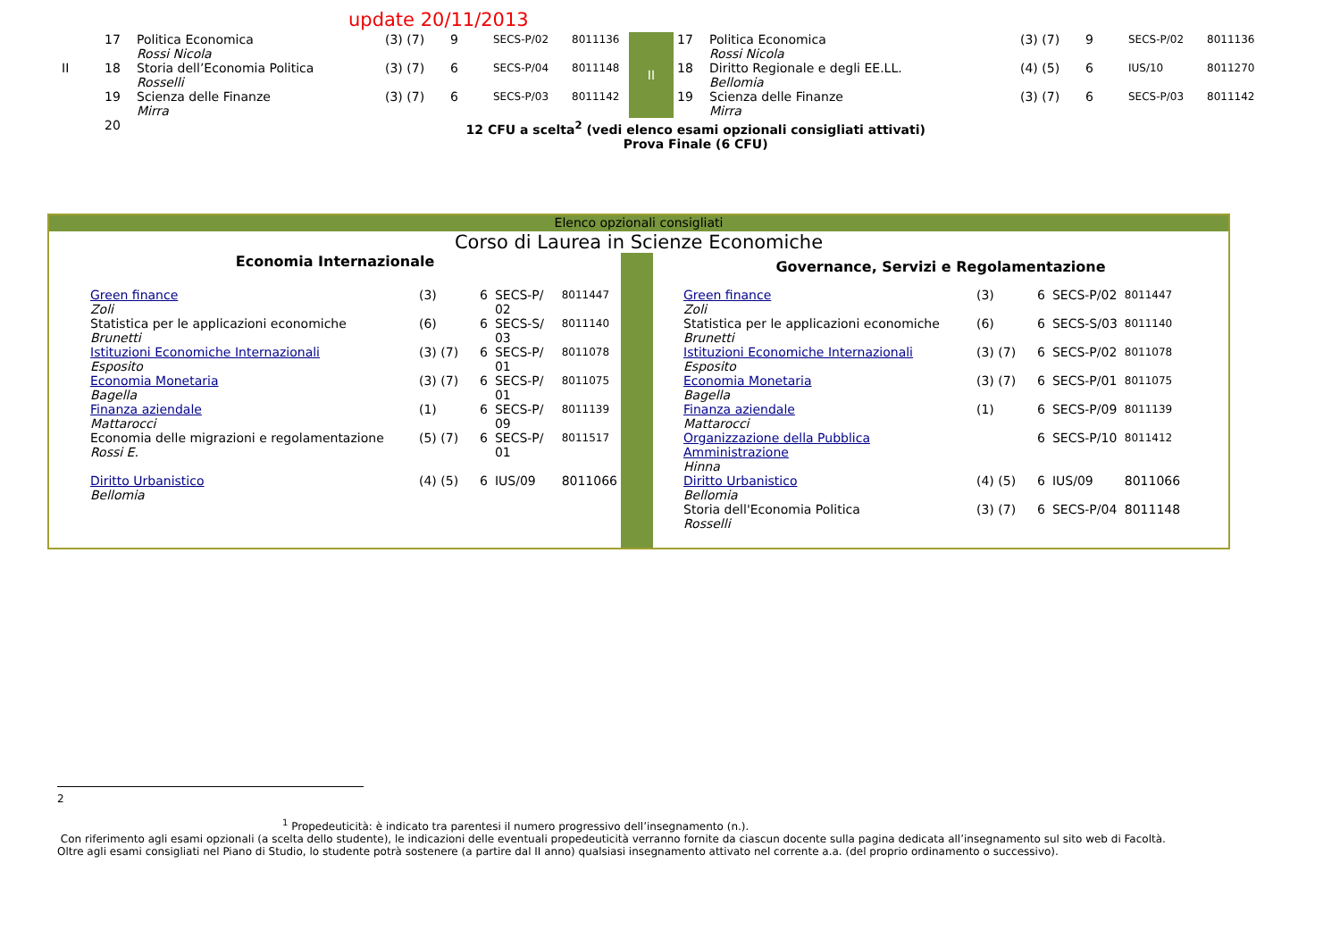update 20/11/2013
| | 17 | Politica Economica Rossi Nicola | (3) (7) | 9 | SECS-P/02 | 8011136 | II | 17 | Politica Economica Rossi Nicola | (3) (7) | 9 | SECS-P/02 | 8011136 |
| II | 18 | Storia dell’Economia Politica Rosselli | (3) (7) | 6 | SECS-P/04 | 8011148 | | 18 | Diritto Regionale e degli EE.LL. Bellomia | (4) (5) | 6 | IUS/10 | 8011270 |
| | 19 | Scienza delle Finanze Mirra | (3) (7) | 6 | SECS-P/03 | 8011142 | | 19 | Scienza delle Finanze Mirra | (3) (7) | 6 | SECS-P/03 | 8011142 |
| | 20 | 12 CFU a scelta<sup>2</sup> (vedi elenco esami opzionali consigliati attivati) Prova Finale (6 CFU) | | | | | | | | | | | |
Elenco opzionali consigliati
Corso di Laurea in Scienze Economiche
Economia Internazionale
| Green finance Zoli | (3) | 6 | SECS-P/ 02 | 8011447 |
| Statistica per le applicazioni economiche Brunetti | (6) | 6 | SECS-S/ 03 | 8011140 |
| Istituzioni Economiche Internazionali Esposito | (3) (7) | 6 | SECS-P/ 01 | 8011078 |
| Economia Monetaria Bagella | (3) (7) | 6 | SECS-P/ 01 | 8011075 |
| Finanza aziendale Mattarocci | (1) | 6 | SECS-P/ 09 | 8011139 |
| Economia delle migrazioni e regolamentazione Rossi E. | (5) (7) | 6 | SECS-P/ 01 | 8011517 |
| Diritto Urbanistico Bellomia | (4) (5) | 6 | IUS/09 | 8011066 |
Governance, Servizi e Regolamentazione
| Green finance Zoli | (3) | 6 | SECS-P/02 | 8011447 |
| Statistica per le applicazioni economiche Brunetti | (6) | 6 | SECS-S/03 | 8011140 |
| Istituzioni Economiche Internazionali Esposito | (3) (7) | 6 | SECS-P/02 | 8011078 |
| Economia Monetaria Bagella | (3) (7) | 6 | SECS-P/01 | 8011075 |
| Finanza aziendale Mattarocci | (1) | 6 | SECS-P/09 | 8011139 |
| Organizzazione della Pubblica Amministrazione Hinna | | 6 | SECS-P/10 | 8011412 |
| Diritto Urbanistico Bellomia | (4) (5) | 6 | IUS/09 | 8011066 |
| Storia dell'Economia Politica Rosselli | (3) (7) | 6 | SECS-P/04 | 8011148 |
2
<sup>1</sup> Propedeuticità: è indicato tra parentesi il numero progressivo dell’insegnamento (n.).
Con riferimento agli esami opzionali (a scelta dello studente), le indicazioni delle eventuali propedeuticità verranno fornite da ciascun docente sulla pagina dedicata all’insegnamento sul sito web di Facoltà.
Oltre agli esami consigliati nel Piano di Studio, lo studente potrà sostenere (a partire dal II anno) qualsiasi insegnamento attivato nel corrente a.a. (del proprio ordinamento o successivo).